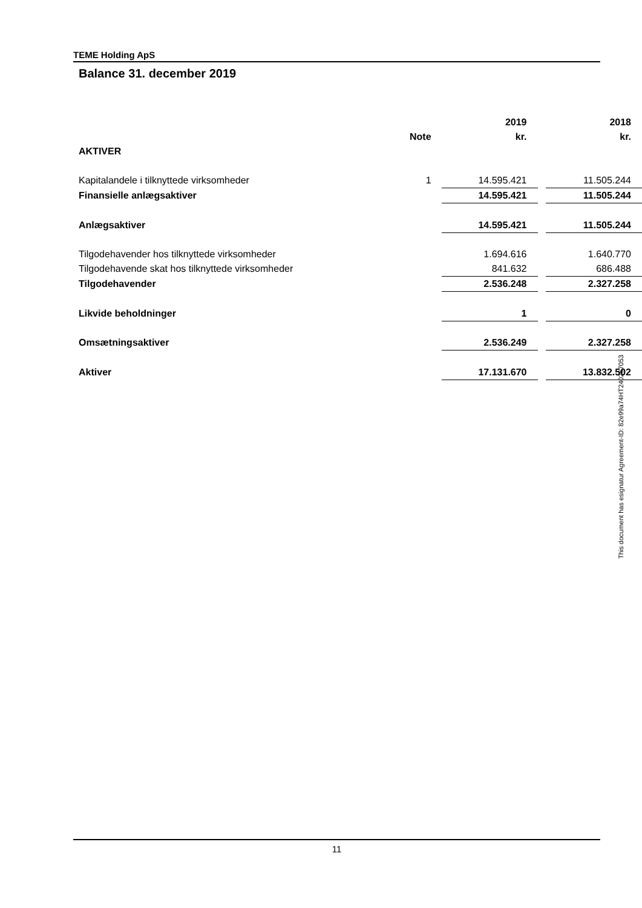TEME Holding ApS
Balance 31. december 2019
| | | 2019 | | 2018 |
| --- | --- | --- | --- | --- |
| | Note | kr. | | kr. |
| AKTIVER | | | | |
| Kapitalandele i tilknyttede virksomheder | 1 | 14.595.421 | | 11.505.244 |
| Finansielle anlægsaktiver | | 14.595.421 | | 11.505.244 |
| Anlægsaktiver | | 14.595.421 | | 11.505.244 |
| Tilgodehavender hos tilknyttede virksomheder | | 1.694.616 | | 1.640.770 |
| Tilgodehavende skat hos tilknyttede virksomheder | | 841.632 | | 686.488 |
| Tilgodehavender | | 2.536.248 | | 2.327.258 |
| Likvide beholdninger | | 1 | | 0 |
| Omsætningsaktiver | | 2.536.249 | | 2.327.258 |
| Aktiver | | 17.131.670 | | 13.832.502 |
This document has esignatur Agreement-ID: 82e99a74HT240267053
11